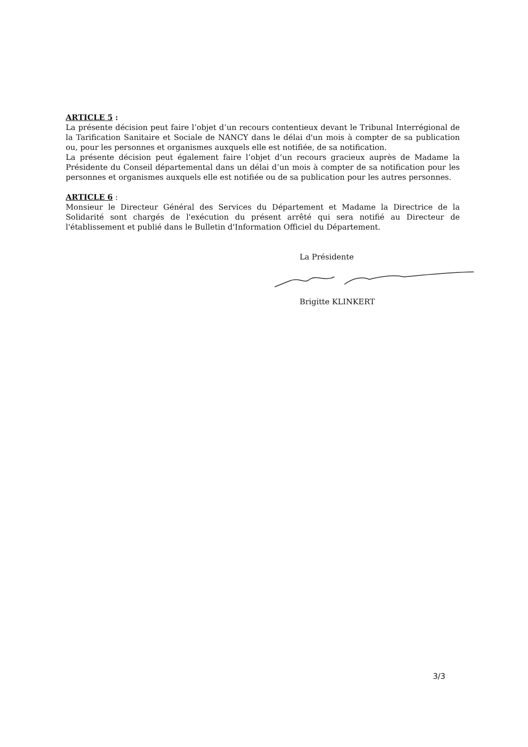ARTICLE 5 :
La présente décision peut faire l’objet d’un recours contentieux devant le Tribunal Interrégional de la Tarification Sanitaire et Sociale de NANCY dans le délai d'un mois à compter de sa publication ou, pour les personnes et organismes auxquels elle est notifiée, de sa notification.
La présente décision peut également faire l’objet d’un recours gracieux auprès de Madame la Présidente du Conseil départemental dans un délai d’un mois à compter de sa notification pour les personnes et organismes auxquels elle est notifiée ou de sa publication pour les autres personnes.
ARTICLE 6 :
Monsieur le Directeur Général des Services du Département et Madame la Directrice de la Solidarité sont chargés de l'exécution du présent arrêté qui sera notifié au Directeur de l'établissement et publié dans le Bulletin d'Information Officiel du Département.
La Présidente
Brigitte KLINKERT
3/3